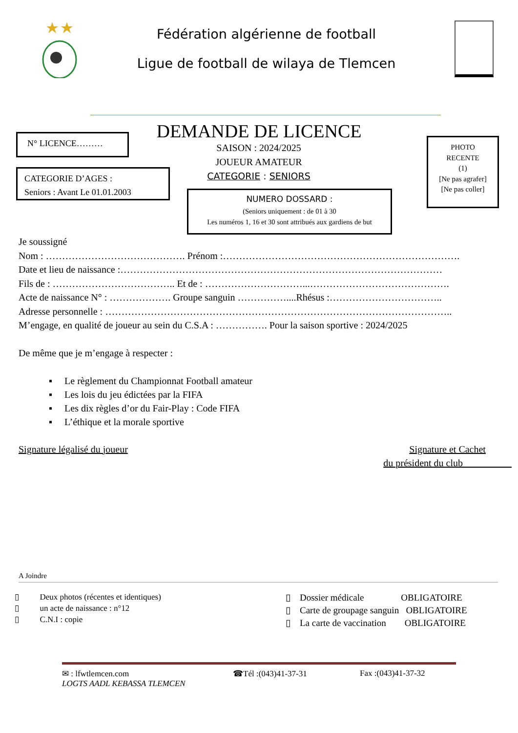Fédération algérienne de football
Ligue de football de wilaya de Tlemcen
DEMANDE DE LICENCE
N° LICENCE………
CATEGORIE D’AGES :
Seniors : Avant Le 01.01.2003
SAISON : 2024/2025
JOUEUR AMATEUR
CATEGORIE : SENIORS
NUMERO DOSSARD :
(Seniors uniquement : de 01 à 30
Les numéros 1, 16 et 30 sont attribués aux gardiens de but
PHOTO
RECENTE
(1)
[Ne pas agrafer]
[Ne pas coller]
Je soussigné
Nom : ……………………………………. Prénom :……………………………………………………………….
Date et lieu de naissance :………………………………………………………………………………………
Fils de : ……………………………….. Et de : …………………………...…………………………………….
Acte de naissance N° : ………………. Groupe sanguin ……………....Rhésus :……………………………..
Adresse personnelle : ……………………………………………………………………………………………..
M’engage, en qualité de joueur au sein du C.S.A : ……………. Pour la saison sportive : 2024/2025
De même que je m’engage à respecter :
▪ Le règlement du Championnat Football amateur
▪ Les lois du jeu édictées par la FIFA
▪ Les dix règles d’or du Fair-Play : Code FIFA
▪ L’éthique et la morale sportive
Signature légalisé du joueur Signature et Cachet
du président du club
A Joindre
▯ Deux photos (récentes et identiques)
▯ un acte de naissance : n°12
▯ C.N.I : copie
▯ Dossier médicale OBLIGATOIRE
▯ Carte de groupage sanguin OBLIGATOIRE
▯ La carte de vaccination OBLIGATOIRE
✉ : lfwtlemcen.com ☎Tél :(043)41-37-31 Fax :(043)41-37-32
LOGTS AADL KEBASSA TLEMCEN